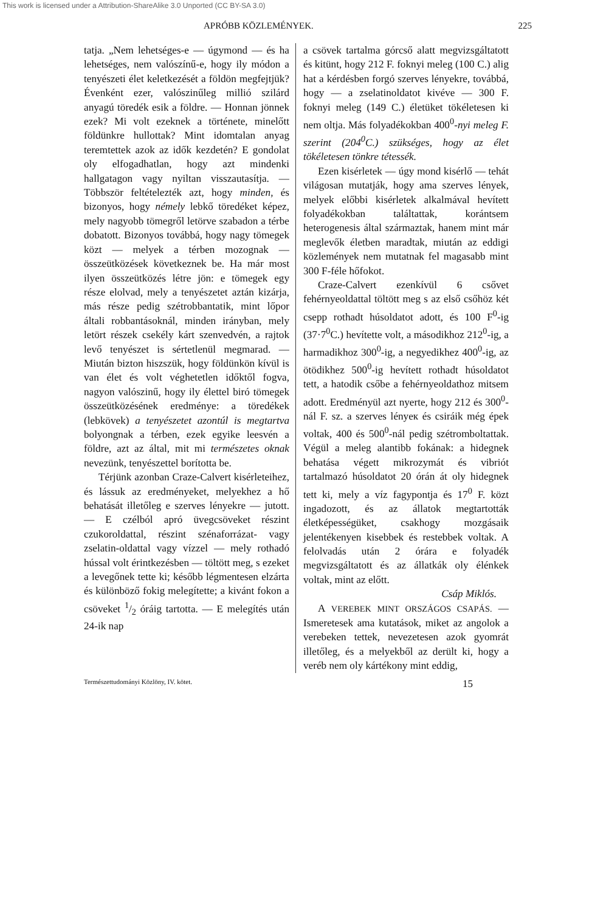This work is licensed under a Attribution-ShareAlike 3.0 Unported (CC BY-SA 3.0)
APRÓBB KÖZLEMÉNYEK. 225
tatja. „Nem lehetséges-e — úgymond — és ha lehetséges, nem valószínű-e, hogy ily módon a tenyészeti élet keletkezését a földön megfejtjük? Évenként ezer, valószinűleg millió szilárd anyagú töredék esik a földre. — Honnan jönnek ezek? Mi volt ezeknek a története, minelőtt földünkre hullottak? Mint idomtalan anyag teremtettek azok az idők kezdetén? E gondolat oly elfogadhatlan, hogy azt mindenki hallgatagon vagy nyiltan visszautasítja. — Többször feltételezték azt, hogy minden, és bizonyos, hogy némely lebkő töredéket képez, mely nagyobb tömegről letörve szabadon a térbe dobatott. Bizonyos továbbá, hogy nagy tömegek közt — melyek a térben mozognak — összeütközések következnek be. Ha már most ilyen összeütközés létre jön: e tömegek egy része elolvad, mely a tenyészetet aztán kizárja, más része pedig szétrobbantatik, mint lőpor általi robbantásoknál, minden irányban, mely letört részek csekély kárt szenvedvén, a rajtok levő tenyészet is sértetlenül megmarad. — Miután bizton hiszszük, hogy földünkön kívül is van élet és volt véghetetlen időktől fogva, nagyon valószinű, hogy ily élettel biró tömegek összeütközésének eredménye: a töredékek (lebkövek) a tenyészetet azontúl is megtartva bolyongnak a térben, ezek egyike leesvén a földre, azt az által, mit mi természetes oknak nevezünk, tenyészettel borította be.
Térjünk azonban Craze-Calvert kisérleteihez, és lássuk az eredményeket, melyekhez a hő behatását illetőleg e szerves lényekre — jutott. — E czélból apró üvegcsöveket részint czukoroldattal, részint szénaforrázat- vagy zselatin-oldattal vagy vízzel — mely rothadó hússal volt érintkezésben — töltött meg, s ezeket a levegőnek tette ki; később légmentesen elzárta és különböző fokig melegítette; a kivánt fokon a csöveket 1/2 óráig tartotta. — E melegítés után 24-ik nap
a csövek tartalma górcső alatt megvizsgáltatott és kitünt, hogy 212 F. foknyi meleg (100 C.) alig hat a kérdésben forgó szerves lényekre, továbbá, hogy — a zselatinoldatot kivéve — 300 F. foknyi meleg (149 C.) életüket tökéletesen ki nem oltja. Más folyadékokban 400<sup>0</sup>-nyi meleg F. szerint (204<sup>0</sup>C.) szükséges, hogy az élet tökéletesen tönkre tétessék.
Ezen kisérletek — úgy mond kisérlő — tehát világosan mutatják, hogy ama szerves lények, melyek előbbi kisérletek alkalmával hevített folyadékokban találtattak, korántsem heterogenesis által származtak, hanem mint már meglevők életben maradtak, miután az eddigi közlemények nem mutatnak fel magasabb mint 300 F-féle hőfokot.
Craze-Calvert ezenkívül 6 csővet fehérnyeoldattal töltött meg s az első csőhöz két csepp rothadt húsoldatot adott, és 100 F<sup>0</sup>-ig (37·7<sup>0</sup>C.) hevítette volt, a másodikhoz 212<sup>0</sup>-ig, a harmadikhoz 300<sup>0</sup>-ig, a negyedikhez 400<sup>0</sup>-ig, az ötödikhez 500<sup>0</sup>-ig hevített rothadt húsoldatot tett, a hatodik csőbe a fehérnyeoldathoz mitsem adott. Eredményül azt nyerte, hogy 212 és 300<sup>0</sup>-nál F. sz. a szerves lényeк és csiráik még épek voltak, 400 és 500<sup>0</sup>-nál pedig szétromboltattak. Végül a meleg alantibb fokának: a hidegnek behatása végett mikrozymát és vibriót tartalmazó húsoldatot 20 órán át oly hidegnek tett ki, mely a víz fagypontja és 17<sup>0</sup> F. közt ingadozott, és az állatok megtartották életképességüket, csakhogy mozgásaik jelentékenyen kisebbek és restebbek voltak. A felolvadás után 2 órára e folyadék megvizsgáltatott és az állatkák oly élénkek voltak, mint az előtt.
Csáp Miklós.
A VEREBEK MINT ORSZÁGOS CSAPÁS. — Ismeretesek ama kutatások, miket az angolok a verebeken tettek, nevezetesen azok gyomrát illetőleg, és a melyekből az derült ki, hogy a veréb nem oly kártékony mint eddig,
Természettudományi Közlöny, IV. kötet. 15